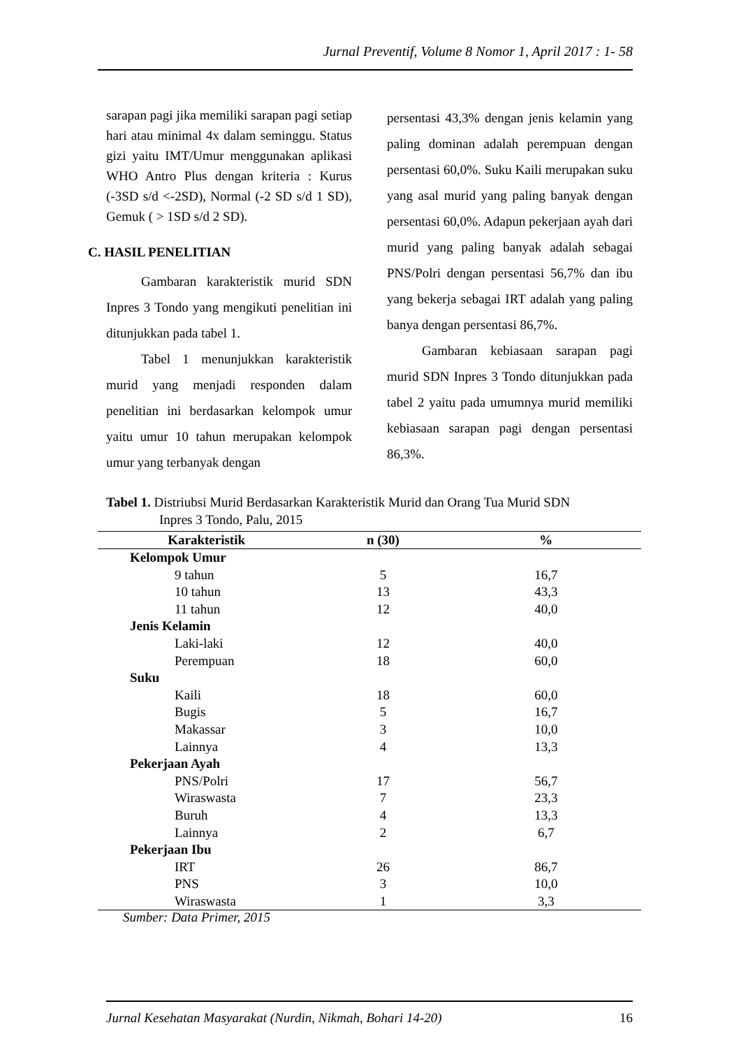Jurnal Preventif, Volume 8 Nomor 1, April 2017 : 1- 58
sarapan pagi jika memiliki sarapan pagi setiap hari atau minimal 4x dalam seminggu. Status gizi yaitu IMT/Umur menggunakan aplikasi WHO Antro Plus dengan kriteria : Kurus (-3SD s/d <-2SD), Normal (-2 SD s/d 1 SD), Gemuk ( > 1SD s/d 2 SD).
C. HASIL PENELITIAN
Gambaran karakteristik murid SDN Inpres 3 Tondo yang mengikuti penelitian ini ditunjukkan pada tabel 1.
Tabel 1 menunjukkan karakteristik murid yang menjadi responden dalam penelitian ini berdasarkan kelompok umur yaitu umur 10 tahun merupakan kelompok umur yang terbanyak dengan
persentasi 43,3% dengan jenis kelamin yang paling dominan adalah perempuan dengan persentasi 60,0%. Suku Kaili merupakan suku yang asal murid yang paling banyak dengan persentasi 60,0%. Adapun pekerjaan ayah dari murid yang paling banyak adalah sebagai PNS/Polri dengan persentasi 56,7% dan ibu yang bekerja sebagai IRT adalah yang paling banya dengan persentasi 86,7%.
Gambaran kebiasaan sarapan pagi murid SDN Inpres 3 Tondo ditunjukkan pada tabel 2 yaitu pada umumnya murid memiliki kebiasaan sarapan pagi dengan persentasi 86,3%.
Tabel 1. Distriubsi Murid Berdasarkan Karakteristik Murid dan Orang Tua Murid SDN
Inpres 3 Tondo, Palu, 2015
| Karakteristik | n (30) | % |
| --- | --- | --- |
| Kelompok Umur | | |
| 9 tahun | 5 | 16,7 |
| 10 tahun | 13 | 43,3 |
| 11 tahun | 12 | 40,0 |
| Jenis Kelamin | | |
| Laki-laki | 12 | 40,0 |
| Perempuan | 18 | 60,0 |
| Suku | | |
| Kaili | 18 | 60,0 |
| Bugis | 5 | 16,7 |
| Makassar | 3 | 10,0 |
| Lainnya | 4 | 13,3 |
| Pekerjaan Ayah | | |
| PNS/Polri | 17 | 56,7 |
| Wiraswasta | 7 | 23,3 |
| Buruh | 4 | 13,3 |
| Lainnya | 2 | 6,7 |
| Pekerjaan Ibu | | |
| IRT | 26 | 86,7 |
| PNS | 3 | 10,0 |
| Wiraswasta | 1 | 3,3 |
Sumber: Data Primer, 2015
Jurnal Kesehatan Masyarakat (Nurdin, Nikmah, Bohari 14-20) 16